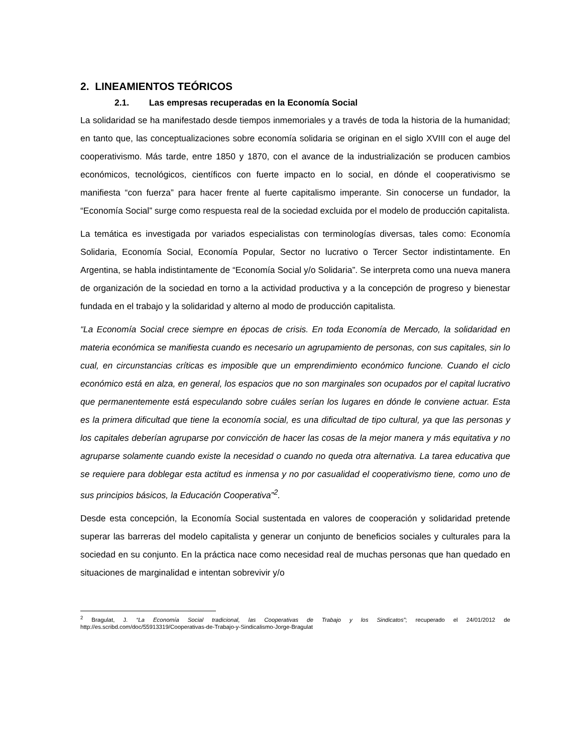2. LINEAMIENTOS TEÓRICOS
2.1. Las empresas recuperadas en la Economía Social
La solidaridad se ha manifestado desde tiempos inmemoriales y a través de toda la historia de la humanidad; en tanto que, las conceptualizaciones sobre economía solidaria se originan en el siglo XVIII con el auge del cooperativismo. Más tarde, entre 1850 y 1870, con el avance de la industrialización se producen cambios económicos, tecnológicos, científicos con fuerte impacto en lo social, en dónde el cooperativismo se manifiesta “con fuerza” para hacer frente al fuerte capitalismo imperante. Sin conocerse un fundador, la “Economía Social” surge como respuesta real de la sociedad excluida por el modelo de producción capitalista.
La temática es investigada por variados especialistas con terminologías diversas, tales como: Economía Solidaria, Economía Social, Economía Popular, Sector no lucrativo o Tercer Sector indistintamente. En Argentina, se habla indistintamente de “Economía Social y/o Solidaria”. Se interpreta como una nueva manera de organización de la sociedad en torno a la actividad productiva y a la concepción de progreso y bienestar fundada en el trabajo y la solidaridad y alterno al modo de producción capitalista.
“La Economía Social crece siempre en épocas de crisis. En toda Economía de Mercado, la solidaridad en materia económica se manifiesta cuando es necesario un agrupamiento de personas, con sus capitales, sin lo cual, en circunstancias críticas es imposible que un emprendimiento económico funcione. Cuando el ciclo económico está en alza, en general, los espacios que no son marginales son ocupados por el capital lucrativo que permanentemente está especulando sobre cuáles serían los lugares en dónde le conviene actuar. Esta es la primera dificultad que tiene la economía social, es una dificultad de tipo cultural, ya que las personas y los capitales deberían agruparse por convicción de hacer las cosas de la mejor manera y más equitativa y no agruparse solamente cuando existe la necesidad o cuando no queda otra alternativa. La tarea educativa que se requiere para doblegar esta actitud es inmensa y no por casualidad el cooperativismo tiene, como uno de sus principios básicos, la Educación Cooperativa”<sup>2</sup>.
Desde esta concepción, la Economía Social sustentada en valores de cooperación y solidaridad pretende superar las barreras del modelo capitalista y generar un conjunto de beneficios sociales y culturales para la sociedad en su conjunto. En la práctica nace como necesidad real de muchas personas que han quedado en situaciones de marginalidad e intentan sobrevivir y/o
<sup>2</sup> Bragulat, J. “La Economía Social tradicional, las Cooperativas de Trabajo y los Sindicatos”; recuperado el 24/01/2012 de http://es.scribd.com/doc/55913319/Cooperativas-de-Trabajo-y-Sindicalismo-Jorge-Bragulat